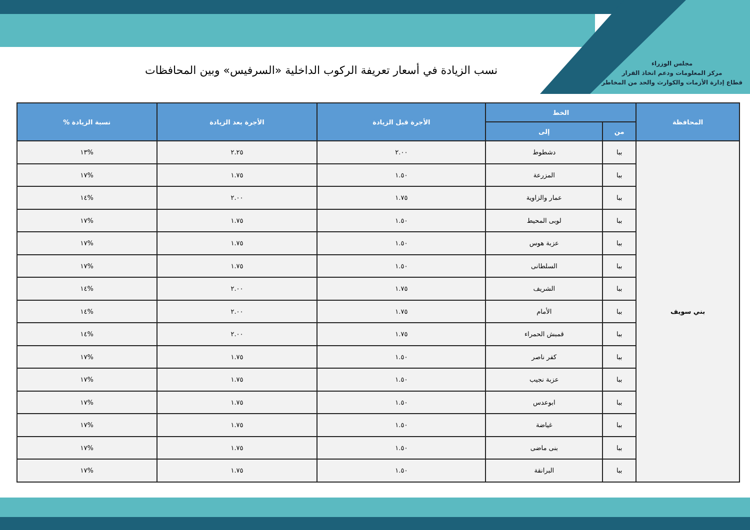مجلس الوزراء
مركز المعلومات ودعم اتخاذ القرار
قطاع إدارة الأزمات والكوارث والحد من المخاطر
نسب الزيادة في أسعار تعريفة الركوب الداخلية «السرفيس» وبين المحافظات
| المحافظة | الخط | | الأجرة قبل الزيادة | الأجرة بعد الزيادة | نسبة الزيادة % |
| --- | --- | --- | --- | --- | --- |
| | من | إلى | | | |
| بني سويف | ببا | دشطوط | ٢.٠٠ | ٢.٢٥ | %١٣ |
| | ببا | المزرعة | ١.٥٠ | ١.٧٥ | %١٧ |
| | ببا | عمار والزاوية | ١.٧٥ | ٢.٠٠ | %١٤ |
| | ببا | لوبى المحيط | ١.٥٠ | ١.٧٥ | %١٧ |
| | ببا | عزبة هوس | ١.٥٠ | ١.٧٥ | %١٧ |
| | ببا | السلطانى | ١.٥٠ | ١.٧٥ | %١٧ |
| | ببا | الشريف | ١.٧٥ | ٢.٠٠ | %١٤ |
| | ببا | الأمام | ١.٧٥ | ٢.٠٠ | %١٤ |
| | ببا | قمبش الحمراء | ١.٧٥ | ٢.٠٠ | %١٤ |
| | ببا | كفر ناصر | ١.٥٠ | ١.٧٥ | %١٧ |
| | ببا | عزبة نجيب | ١.٥٠ | ١.٧٥ | %١٧ |
| | ببا | ابوعدس | ١.٥٠ | ١.٧٥ | %١٧ |
| | ببا | غياضة | ١.٥٠ | ١.٧٥ | %١٧ |
| | ببا | بنى ماضى | ١.٥٠ | ١.٧٥ | %١٧ |
| | ببا | البرانقة | ١.٥٠ | ١.٧٥ | %١٧ |